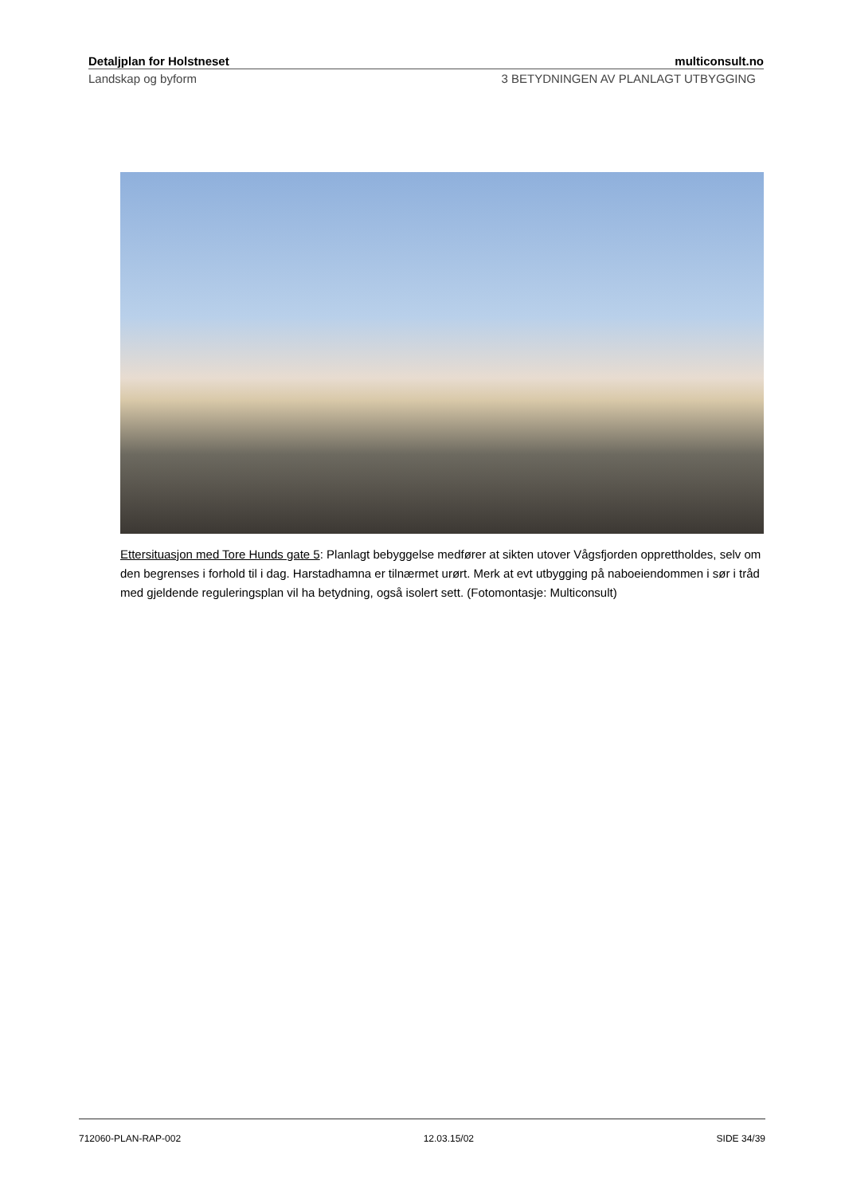Detaljplan for Holstneset multiconsult.no
Landskap og byform 3 BETYDNINGEN AV PLANLAGT UTBYGGING
Ettersituasjon med Tore Hunds gate 5: Planlagt bebyggelse medfører at sikten utover Vågsfjorden opprettholdes, selv om den begrenses i forhold til i dag. Harstadhamna er tilnærmet urørt. Merk at evt utbygging på naboeiendommen i sør i tråd med gjeldende reguleringsplan vil ha betydning, også isolert sett. (Fotomontasje: Multiconsult)
712060-PLAN-RAP-002 12.03.15/02 SIDE 34/39